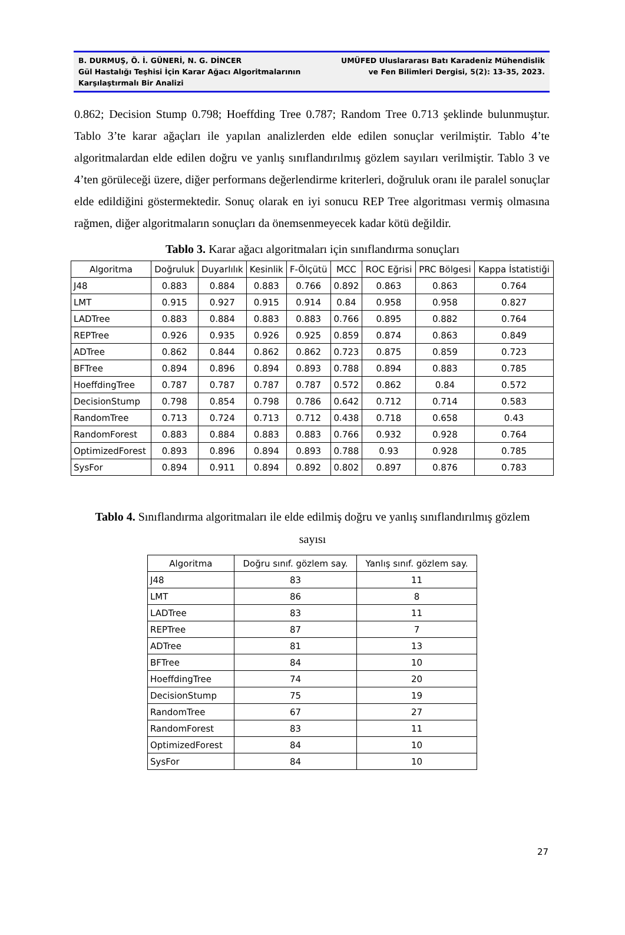B. DURMUŞ, Ö. İ. GÜNERİ, N. G. DİNCER
Gül Hastalığı Teşhisi İçin Karar Ağacı Algoritmalarının
Karşılaştırmalı Bir Analizi
UMÜFED Uluslararası Batı Karadeniz Mühendislik
ve Fen Bilimleri Dergisi, 5(2): 13-35, 2023.
0.862; Decision Stump 0.798; Hoeffding Tree 0.787; Random Tree 0.713 şeklinde bulunmuştur. Tablo 3’te karar ağaçları ile yapılan analizlerden elde edilen sonuçlar verilmiştir. Tablo 4’te algoritmalardan elde edilen doğru ve yanlış sınıflandırılmış gözlem sayıları verilmiştir. Tablo 3 ve 4’ten görüleceği üzere, diğer performans değerlendirme kriterleri, doğruluk oranı ile paralel sonuçlar elde edildiğini göstermektedir. Sonuç olarak en iyi sonucu REP Tree algoritması vermiş olmasına rağmen, diğer algoritmaların sonuçları da önemsenmeyecek kadar kötü değildir.
Tablo 3. Karar ağacı algoritmaları için sınıflandırma sonuçları
| Algoritma | Doğruluk | Duyarlılık | Kesinlik | F-Ölçütü | MCC | ROC Eğrisi | PRC Bölgesi | Kappa İstatistiği |
| --- | --- | --- | --- | --- | --- | --- | --- | --- |
| J48 | 0.883 | 0.884 | 0.883 | 0.766 | 0.892 | 0.863 | 0.863 | 0.764 |
| LMT | 0.915 | 0.927 | 0.915 | 0.914 | 0.84 | 0.958 | 0.958 | 0.827 |
| LADTree | 0.883 | 0.884 | 0.883 | 0.883 | 0.766 | 0.895 | 0.882 | 0.764 |
| REPTree | 0.926 | 0.935 | 0.926 | 0.925 | 0.859 | 0.874 | 0.863 | 0.849 |
| ADTree | 0.862 | 0.844 | 0.862 | 0.862 | 0.723 | 0.875 | 0.859 | 0.723 |
| BFTree | 0.894 | 0.896 | 0.894 | 0.893 | 0.788 | 0.894 | 0.883 | 0.785 |
| HoeffdingTree | 0.787 | 0.787 | 0.787 | 0.787 | 0.572 | 0.862 | 0.84 | 0.572 |
| DecisionStump | 0.798 | 0.854 | 0.798 | 0.786 | 0.642 | 0.712 | 0.714 | 0.583 |
| RandomTree | 0.713 | 0.724 | 0.713 | 0.712 | 0.438 | 0.718 | 0.658 | 0.43 |
| RandomForest | 0.883 | 0.884 | 0.883 | 0.883 | 0.766 | 0.932 | 0.928 | 0.764 |
| OptimizedForest | 0.893 | 0.896 | 0.894 | 0.893 | 0.788 | 0.93 | 0.928 | 0.785 |
| SysFor | 0.894 | 0.911 | 0.894 | 0.892 | 0.802 | 0.897 | 0.876 | 0.783 |
Tablo 4. Sınıflandırma algoritmaları ile elde edilmiş doğru ve yanlış sınıflandırılmış gözlem
sayısı
| Algoritma | Doğru sınıf. gözlem say. | Yanlış sınıf. gözlem say. |
| --- | --- | --- |
| J48 | 83 | 11 |
| LMT | 86 | 8 |
| LADTree | 83 | 11 |
| REPTree | 87 | 7 |
| ADTree | 81 | 13 |
| BFTree | 84 | 10 |
| HoeffdingTree | 74 | 20 |
| DecisionStump | 75 | 19 |
| RandomTree | 67 | 27 |
| RandomForest | 83 | 11 |
| OptimizedForest | 84 | 10 |
| SysFor | 84 | 10 |
27